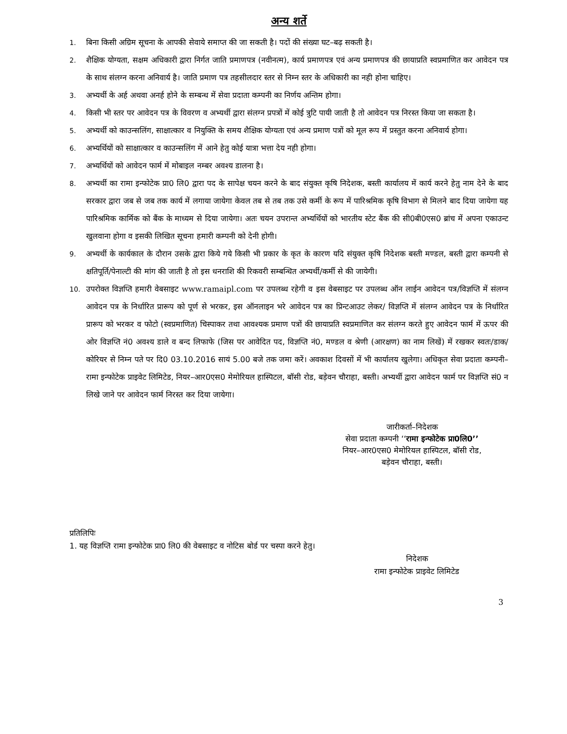अन्य शर्ते
1. बिना किसी अग्रिम सूचना के आपकी सेवाये समाप्त की जा सकती है। पदों की संख्या घट–बढ़ सकती है।
2. शैक्षिक योग्यता, सक्षम अधिकारी द्वारा निर्गत जाति प्रमाणपत्र (नवीनत्म), कार्य प्रमाणपत्र एवं अन्य प्रमाणपत्र की छायाप्रति स्वप्रमाणित कर आवेदन पत्र के साथ संलग्न करना अनिवार्य है। जाति प्रमाण पत्र तहसीलदार स्तर से निम्न स्तर के अधिकारी का नही होना चाहिए।
3. अभ्यर्थी के अर्ह अथवा अनर्ह होने के सम्बन्ध में सेवा प्रदाता कम्पनी का निर्णय अन्तिम होगा।
4. किसी भी स्तर पर आवेदन पत्र के विवरण व अभ्यर्थी द्वारा संलग्न प्रपत्रों में कोई त्रुटि पायी जाती है तो आवेदन पत्र निरस्त किया जा सकता है।
5. अभ्यर्थी को काउन्सलिंग, साक्षात्कार व नियुक्ति के समय शैक्षिक योग्यता एवं अन्य प्रमाण पत्रों को मूल रूप में प्रस्तुत करना अनिवार्य होगा।
6. अभ्यर्थियों को साक्षात्कार व काउन्सलिंग में आने हेतु कोई यात्रा भत्ता देय नही होगा।
7. अभ्यर्थियों को आवेदन फार्म में मोबाइल नम्बर अवश्य डालना है।
8. अभ्यर्थी का रामा इन्फोटेक प्रा0 लि0 द्वारा पद के सापेक्ष चयन करने के बाद संयुक्त कृषि निदेशक, बस्ती कार्यालय में कार्य करने हेतु नाम देने के बाद सरकार द्वारा जब से जब तक कार्य में लगाया जायेगा केवल तब से तब तक उसे कर्मी के रूप में पारिश्रमिक कृषि विभाग से मिलने बाद दिया जायेगा यह पारिश्रमिक कार्मिक को बैंक के माध्यम से दिया जायेगा। अतः चयन उपरान्त अभ्यर्थियों को भारतीय स्टेट बैंक की सी0बी0एस0 ब्रांच में अपना एकाउन्ट खुलवाना होगा व इसकी लिखित सूचना हमारी कम्पनी को देनी होगी।
9. अभ्यर्थी के कार्यकाल के दौरान उसके द्वारा किये गये किसी भी प्रकार के कृत के कारण यदि संयुक्त कृषि निदेशक बस्ती मण्डल, बस्ती द्वारा कम्पनी से क्षतिपूर्ति/पेनाल्टी की मांग की जाती है तो इस धनराशि की रिकवरी सम्बन्धित अभ्यर्थी/कर्मी से की जायेगी।
10. उपरोक्त विज्ञप्ति हमारी वेबसाइट www.ramaipl.com पर उपलब्ध रहेगी व इस वेबसाइट पर उपलब्ध ऑन लाईन आवेदन पत्र/विज्ञप्ति में संलग्न आवेदन पत्र के निर्धारित प्रारूप को पूर्ण से भरकर, इस ऑनलाइन भरे आवेदन पत्र का प्रिन्टआउट लेकर/ विज्ञप्ति में संलग्न आवेदन पत्र के निर्धारित प्रारूप को भरकर व फोटो (स्वप्रमाणित) चिस्पाकर तथा आवश्यक प्रमाण पत्रों की छायाप्रति स्वप्रमाणित कर संलग्न करते हुए आवेदन फार्म में ऊपर की ओर विज्ञप्ति नं0 अवश्य डाले व बन्द लिफाफे (जिस पर आवेदित पद, विज्ञप्ति नं0, मण्डल व श्रेणी (आरक्षण) का नाम लिखें) में रखकर स्वतः/डाक/कोरियर से निम्न पते पर दि0 03.10.2016 सायं 5.00 बजे तक जमा करें। अवकाश दिवसों में भी कार्यालय खुलेगा। अधिकृत सेवा प्रदाता कम्पनी–रामा इन्फोटेक प्राइवेट लिमिटेड, नियर–आर0एस0 मेमोरियल हास्पिटल, बॉसी रोड, बड़ेवन चौराहा, बस्ती। अभ्यर्थी द्वारा आवेदन फार्म पर विज्ञप्ति सं0 न लिखे जाने पर आवेदन फार्म निरस्त कर दिया जायेगा।
जारीकर्ता–निदेशक
सेवा प्रदाता कम्पनी ‘‘रामा इन्फोटेक प्रा0लि0’’
नियर–आर0एस0 मेमोरियल हास्पिटल, बॉसी रोड,
बड़ेवन चौराहा, बस्ती।
प्रतिलिपिः
1. यह विज्ञप्ति रामा इन्फोटेक प्रा0 लि0 की वेबसाइट व नोटिस बोर्ड पर चस्पा करने हेतु।
निदेशक
रामा इन्फोटेक प्राइवेट लिमिटेड
3